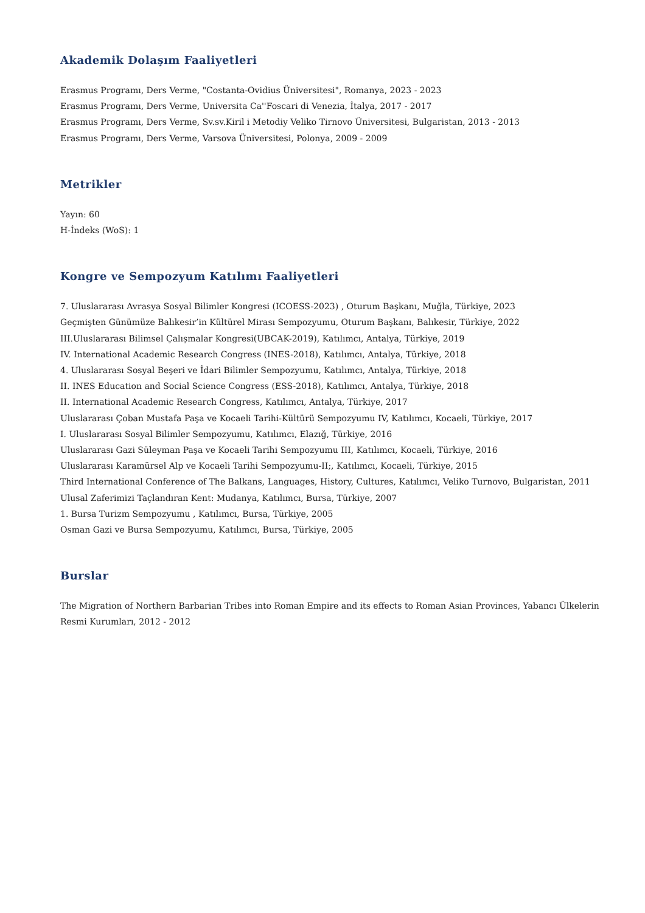Akademik Dolaşım Faaliyetleri
Erasmus Programı, Ders Verme, "Costanta-Ovidius Üniversitesi", Romanya, 2023 - 2023
Erasmus Programı, Ders Verme, Universita Ca''Foscari di Venezia, İtalya, 2017 - 2017
Erasmus Programı, Ders Verme, Sv.sv.Kiril i Metodiy Veliko Tirnovo Üniversitesi, Bulgaristan, 2013 - 2013
Erasmus Programı, Ders Verme, Varsova Üniversitesi, Polonya, 2009 - 2009
Metrikler
Yayın: 60
H-İndeks (WoS): 1
Kongre ve Sempozyum Katılımı Faaliyetleri
7. Uluslararası Avrasya Sosyal Bilimler Kongresi (ICOESS-2023) , Oturum Başkanı, Muğla, Türkiye, 2023
Geçmişten Günümüze Balıkesir’in Kültürel Mirası Sempozyumu, Oturum Başkanı, Balıkesir, Türkiye, 2022
III.Uluslararası Bilimsel Çalışmalar Kongresi(UBCAK-2019), Katılımcı, Antalya, Türkiye, 2019
IV. International Academic Research Congress (INES-2018), Katılımcı, Antalya, Türkiye, 2018
4. Uluslararası Sosyal Beşeri ve İdari Bilimler Sempozyumu, Katılımcı, Antalya, Türkiye, 2018
II. INES Education and Social Science Congress (ESS-2018), Katılımcı, Antalya, Türkiye, 2018
II. International Academic Research Congress, Katılımcı, Antalya, Türkiye, 2017
Uluslararası Çoban Mustafa Paşa ve Kocaeli Tarihi-Kültürü Sempozyumu IV, Katılımcı, Kocaeli, Türkiye, 2017
I. Uluslararası Sosyal Bilimler Sempozyumu, Katılımcı, Elazığ, Türkiye, 2016
Uluslararası Gazi Süleyman Paşa ve Kocaeli Tarihi Sempozyumu III, Katılımcı, Kocaeli, Türkiye, 2016
Uluslararası Karamürsel Alp ve Kocaeli Tarihi Sempozyumu-II;, Katılımcı, Kocaeli, Türkiye, 2015
Third International Conference of The Balkans, Languages, History, Cultures, Katılımcı, Veliko Turnovo, Bulgaristan, 2011
Ulusal Zaferimizi Taçlandıran Kent: Mudanya, Katılımcı, Bursa, Türkiye, 2007
1. Bursa Turizm Sempozyumu , Katılımcı, Bursa, Türkiye, 2005
Osman Gazi ve Bursa Sempozyumu, Katılımcı, Bursa, Türkiye, 2005
Burslar
The Migration of Northern Barbarian Tribes into Roman Empire and its effects to Roman Asian Provinces, Yabancı Ülkelerin Resmi Kurumları, 2012 - 2012